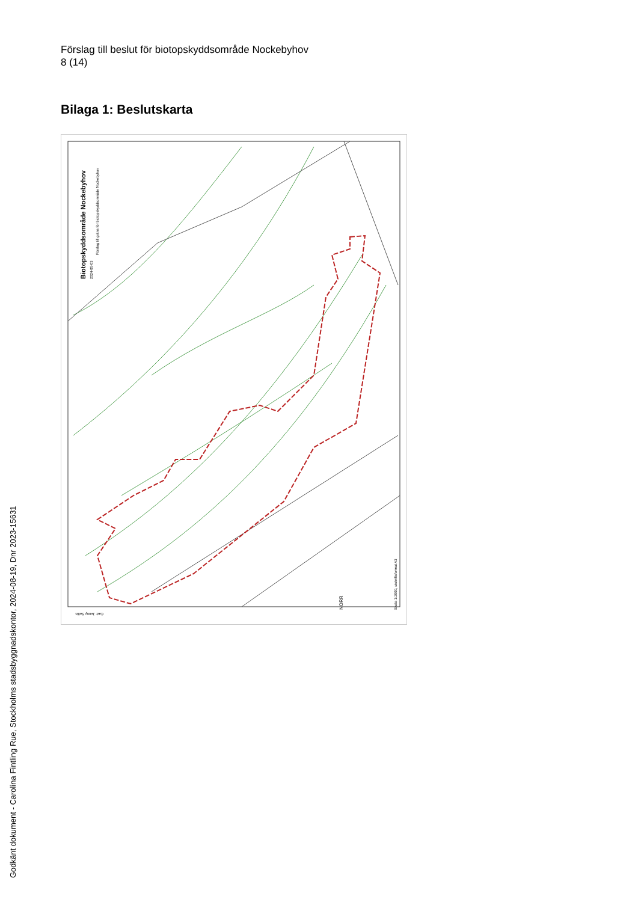Förslag till beslut för biotopskyddsområde Nockebyhov
8 (14)
Bilaga 1: Beslutskarta
Biotopskyddsområde Nockebyhov
2024-05-03
Förslag till gräns för biotopskyddsområde Nockebyhov
NORR
Skala 1:2000, utskriftsformat A3
Cad: Jenny Sellin
Godkänt dokument - Carolina Fintling Rue, Stockholms stadsbyggnadskontor, 2024-08-19, Dnr 2023-15631